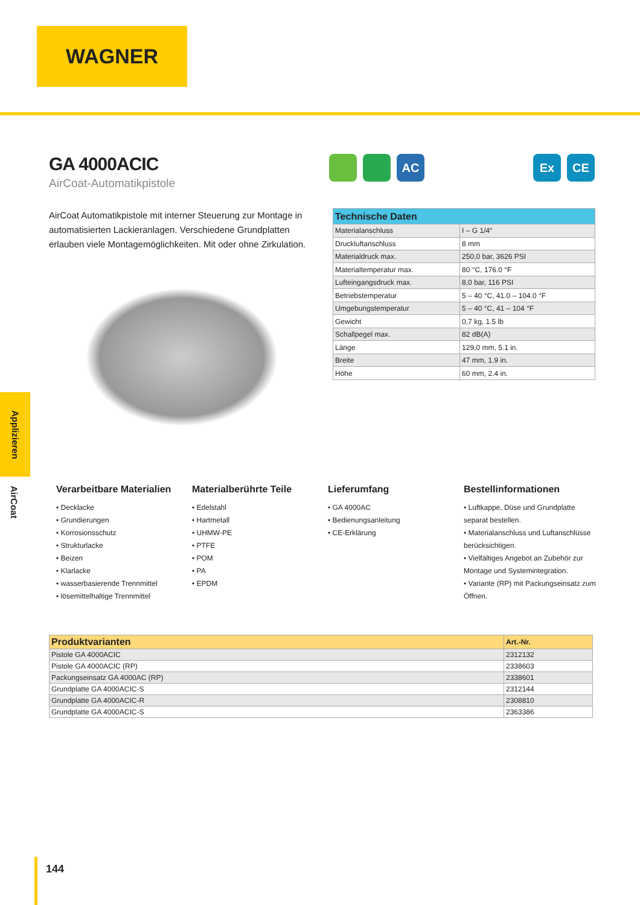WAGNER
Applizieren
AirCoat
GA 4000ACIC
AirCoat-Automatikpistole
AC Ex CE
AirCoat Automatikpistole mit interner Steuerung zur Montage in automatisierten Lackieranlagen. Verschiedene Grundplatten erlauben viele Montagemöglichkeiten. Mit oder ohne Zirkulation.
| Technische Daten | |
| --- | --- |
| Materialanschluss | I – G 1/4“ |
| Druckluftanschluss | 8 mm |
| Materialdruck max. | 250,0 bar, 3626 PSI |
| Materialtemperatur max. | 80 °C, 176.0 °F |
| Lufteingangsdruck max. | 8,0 bar, 116 PSI |
| Betriebstemperatur | 5 – 40 °C, 41.0 – 104.0 °F |
| Umgebungstemperatur | 5 – 40 °C, 41 – 104 °F |
| Gewicht | 0,7 kg, 1.5 lb |
| Schallpegel max. | 82 dB(A) |
| Länge | 129,0 mm, 5.1 in. |
| Breite | 47 mm, 1.9 in. |
| Höhe | 60 mm, 2.4 in. |
Verarbeitbare Materialien
• Decklacke
• Grundierungen
• Korrosionsschutz
• Strukturlacke
• Beizen
• Klarlacke
• wasserbasierende Trennmittel
• lösemittelhaltige Trennmittel
Materialberührte Teile
• Edelstahl
• Hartmetall
• UHMW-PE
• PTFE
• POM
• PA
• EPDM
Lieferumfang
• GA 4000AC
• Bedienungsanleitung
• CE-Erklärung
Bestellinformationen
• Luftkappe, Düse und Grundplatte separat bestellen.
• Materialanschluss und Luftanschlüsse berücksichtigen.
• Vielfältiges Angebot an Zubehör zur Montage und Systemintegration.
• Variante (RP) mit Packungseinsatz zum Öffnen.
| Produktvarianten | Art.-Nr. |
| --- | --- |
| Pistole GA 4000ACIC | 2312132 |
| Pistole GA 4000ACIC (RP) | 2338603 |
| Packungseinsatz GA 4000AC (RP) | 2338601 |
| Grundplatte GA 4000ACIC-S | 2312144 |
| Grundplatte GA 4000ACIC-R | 2308810 |
| Grundplatte GA 4000ACIC-S | 2363386 |
144